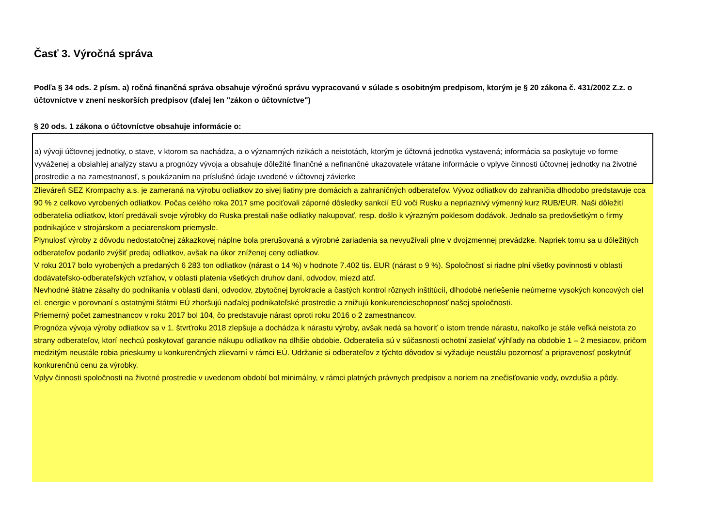Časť 3. Výročná správa
Podľa § 34 ods. 2 písm. a) ročná finančná správa obsahuje výročnú správu vypracovanú v súlade s osobitným predpisom, ktorým je § 20 zákona č. 431/2002 Z.z. o účtovníctve v znení neskorších predpisov (ďalej len "zákon o účtovníctve")
§ 20 ods. 1 zákona o účtovníctve obsahuje informácie o:
a) vývoji účtovnej jednotky, o stave, v ktorom sa nachádza, a o významných rizikách a neistotách, ktorým je účtovná jednotka vystavená; informácia sa poskytuje vo forme vyváženej a obsiahlej analýzy stavu a prognózy vývoja a obsahuje dôležité finančné a nefinančné ukazovatele vrátane informácie o vplyve činnosti účtovnej jednotky na životné prostredie a na zamestnanosť, s poukázaním na príslušné údaje uvedené v účtovnej závierke
Zlieváreň SEZ Krompachy a.s. je zameraná na výrobu odliatkov zo sivej liatiny pre domácich a zahraničných odberateľov. Vývoz odliatkov do zahraničia dlhodobo predstavuje cca 90 % z celkovo vyrobených odliatkov. Počas celého roka 2017 sme pociťovali záporné dôsledky sankcií EÚ voči Rusku a nepriaznivý výmenný kurz RUB/EUR. Naši dôležití odberatelia odliatkov, ktorí predávali svoje výrobky do Ruska prestali naše odliatky nakupovať, resp. došlo k výrazným poklesom dodávok. Jednalo sa predovšetkým o firmy podnikajúce v strojárskom a peciarenskom priemysle.
Plynulosť výroby z dôvodu nedostatočnej zákazkovej náplne bola prerušovaná a výrobné zariadenia sa nevyužívali plne v dvojzmennej prevádzke. Napriek tomu sa u dôležitých odberateľov podarilo zvýšiť predaj odliatkov, avšak na úkor zníženej ceny odliatkov.
V roku 2017 bolo vyrobených a predaných 6 283 ton odliatkov (nárast o 14 %) v hodnote 7.402 tis. EUR (nárast o 9 %). Spoločnosť si riadne plní všetky povinnosti v oblasti dodávateľsko-odberateľských vzťahov, v oblasti platenia všetkých druhov daní, odvodov, miezd atď.
Nevhodné štátne zásahy do podnikania v oblasti daní, odvodov, zbytočnej byrokracie a častých kontrol rôznych inštitúcií, dlhodobé neriešenie neúmerne vysokých koncových ciel el. energie v porovnaní s ostatnými štátmi EÚ zhoršujú naďalej podnikateľské prostredie a znižujú konkurencieschopnosť našej spoločnosti.
Priemerný počet zamestnancov v roku 2017 bol 104, čo predstavuje nárast oproti roku 2016 o 2 zamestnancov.
Prognóza vývoja výroby odliatkov sa v 1. štvrťroku 2018 zlepšuje a dochádza k nárastu výroby, avšak nedá sa hovoriť o istom trende nárastu, nakoľko je stále veľká neistota zo strany odberateľov, ktorí nechcú poskytovať garancie nákupu odliatkov na dlhšie obdobie. Odberatelia sú v súčasnosti ochotní zasielať výhľady na obdobie 1 – 2 mesiacov, pričom medzitým neustále robia prieskumy u konkurenčných zlievarní v rámci EÚ. Udržanie si odberateľov z týchto dôvodov si vyžaduje neustálu pozornosť a pripravenosť poskytnúť konkurenčnú cenu za výrobky.
Vplyv činnosti spoločnosti na životné prostredie v uvedenom období bol minimálny, v rámci platných právnych predpisov a noriem na znečisťovanie vody, ovzdušia a pôdy.